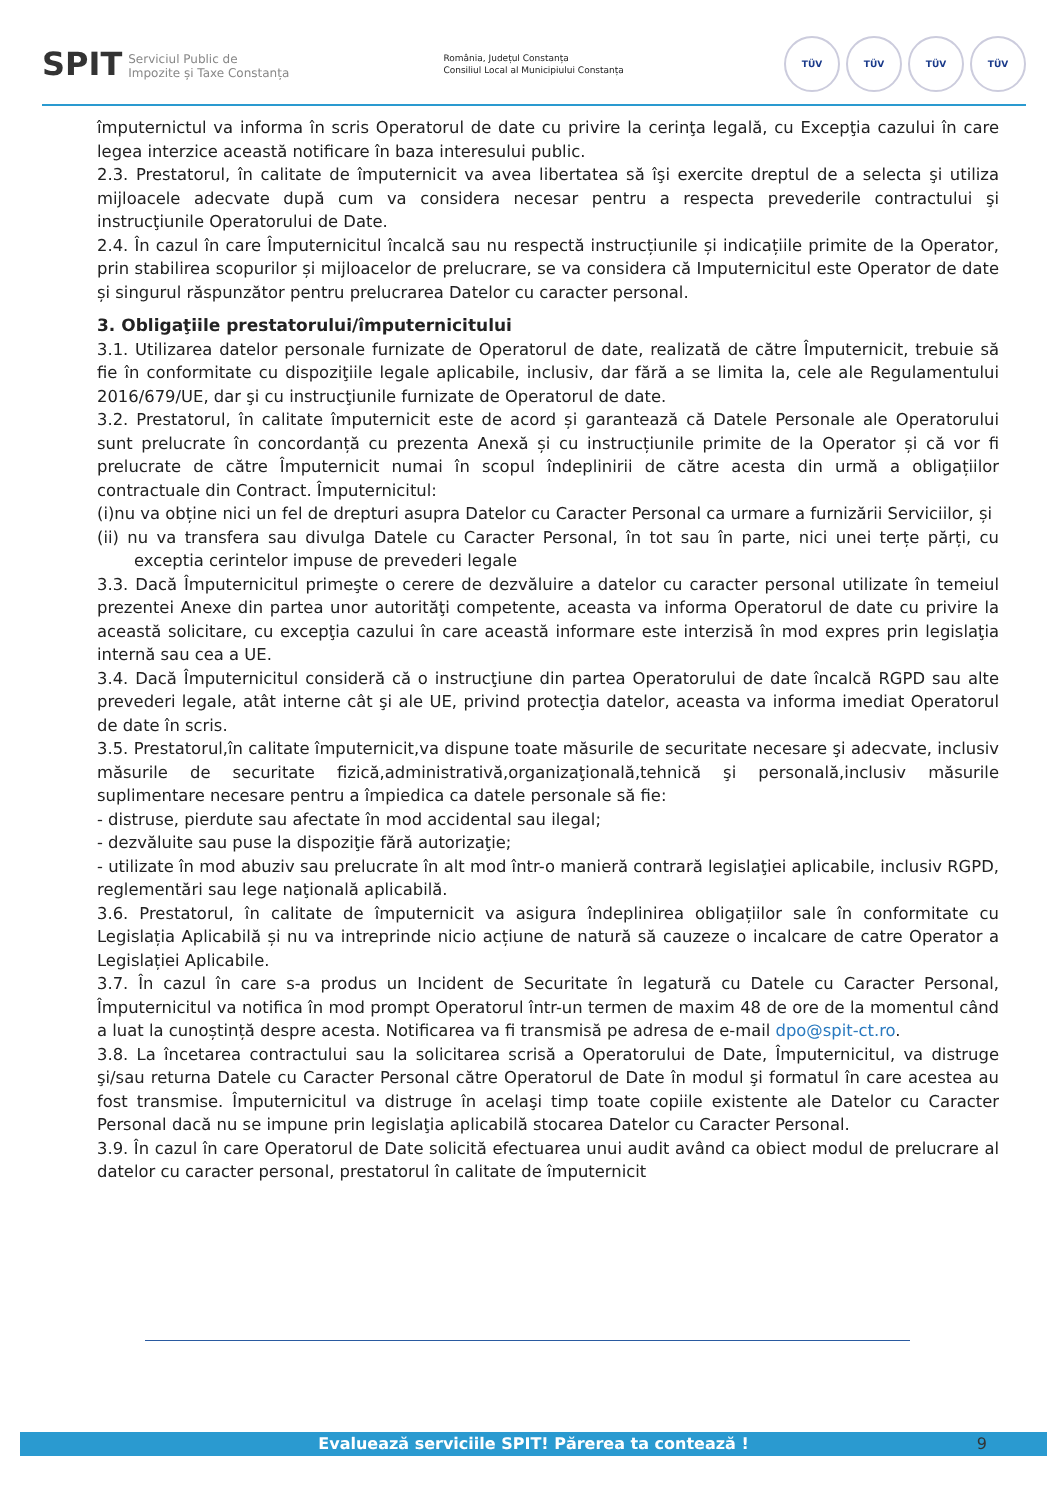SPIT Serviciul Public de
Impozite și Taxe Constanța
România, Județul Constanța
Consiliul Local al Municipiului Constanța
TÜV TÜV TÜV TÜV
împuternictul va informa în scris Operatorul de date cu privire la cerinţa legală, cu Excepţia cazului în care legea interzice această notificare în baza interesului public.
2.3. Prestatorul, în calitate de împuternicit va avea libertatea să îşi exercite dreptul de a selecta şi utiliza mijloacele adecvate după cum va considera necesar pentru a respecta prevederile contractului şi instrucţiunile Operatorului de Date.
2.4. În cazul în care Împuternicitul încalcă sau nu respectă instrucțiunile și indicațiile primite de la Operator, prin stabilirea scopurilor și mijloacelor de prelucrare, se va considera că Imputernicitul este Operator de date și singurul răspunzător pentru prelucrarea Datelor cu caracter personal.
3. Obligaţiile prestatorului/împuternicitului
3.1. Utilizarea datelor personale furnizate de Operatorul de date, realizată de către Împuternicit, trebuie să fie în conformitate cu dispoziţiile legale aplicabile, inclusiv, dar fără a se limita la, cele ale Regulamentului 2016/679/UE, dar şi cu instrucţiunile furnizate de Operatorul de date.
3.2. Prestatorul, în calitate împuternicit este de acord și garantează că Datele Personale ale Operatorului sunt prelucrate în concordanță cu prezenta Anexă și cu instrucțiunile primite de la Operator și că vor fi prelucrate de către Împuternicit numai în scopul îndeplinirii de către acesta din urmă a obligațiilor contractuale din Contract. Împuternicitul:
(i)nu va obține nici un fel de drepturi asupra Datelor cu Caracter Personal ca urmare a furnizării Serviciilor, și
(ii) nu va transfera sau divulga Datele cu Caracter Personal, în tot sau în parte, nici unei terțe părți, cu exceptia cerintelor impuse de prevederi legale
3.3. Dacă Împuternicitul primeşte o cerere de dezvăluire a datelor cu caracter personal utilizate în temeiul prezentei Anexe din partea unor autorităţi competente, aceasta va informa Operatorul de date cu privire la această solicitare, cu excepţia cazului în care această informare este interzisă în mod expres prin legislaţia internă sau cea a UE.
3.4. Dacă Împuternicitul consideră că o instrucţiune din partea Operatorului de date încalcă RGPD sau alte prevederi legale, atât interne cât şi ale UE, privind protecţia datelor, aceasta va informa imediat Operatorul de date în scris.
3.5. Prestatorul,în calitate împuternicit,va dispune toate măsurile de securitate necesare şi adecvate, inclusiv măsurile de securitate fizică,administrativă,organizaţională,tehnică şi personală,inclusiv măsurile suplimentare necesare pentru a împiedica ca datele personale să fie:
- distruse, pierdute sau afectate în mod accidental sau ilegal;
- dezvăluite sau puse la dispoziţie fără autorizaţie;
- utilizate în mod abuziv sau prelucrate în alt mod într-o manieră contrară legislaţiei aplicabile, inclusiv RGPD, reglementări sau lege naţională aplicabilă.
3.6. Prestatorul, în calitate de împuternicit va asigura îndeplinirea obligațiilor sale în conformitate cu Legislația Aplicabilă și nu va intreprinde nicio acțiune de natură să cauzeze o incalcare de catre Operator a Legislației Aplicabile.
3.7. În cazul în care s-a produs un Incident de Securitate în legatură cu Datele cu Caracter Personal, Împuternicitul va notifica în mod prompt Operatorul într-un termen de maxim 48 de ore de la momentul când a luat la cunoștință despre acesta. Notificarea va fi transmisă pe adresa de e-mail dpo@spit-ct.ro.
3.8. La încetarea contractului sau la solicitarea scrisă a Operatorului de Date, Împuternicitul, va distruge şi/sau returna Datele cu Caracter Personal către Operatorul de Date în modul şi formatul în care acestea au fost transmise. Împuternicitul va distruge în acelaşi timp toate copiile existente ale Datelor cu Caracter Personal dacă nu se impune prin legislaţia aplicabilă stocarea Datelor cu Caracter Personal.
3.9. În cazul în care Operatorul de Date solicită efectuarea unui audit având ca obiect modul de prelucrare al datelor cu caracter personal, prestatorul în calitate de împuternicit
Evaluează serviciile SPIT! Părerea ta contează ! 9